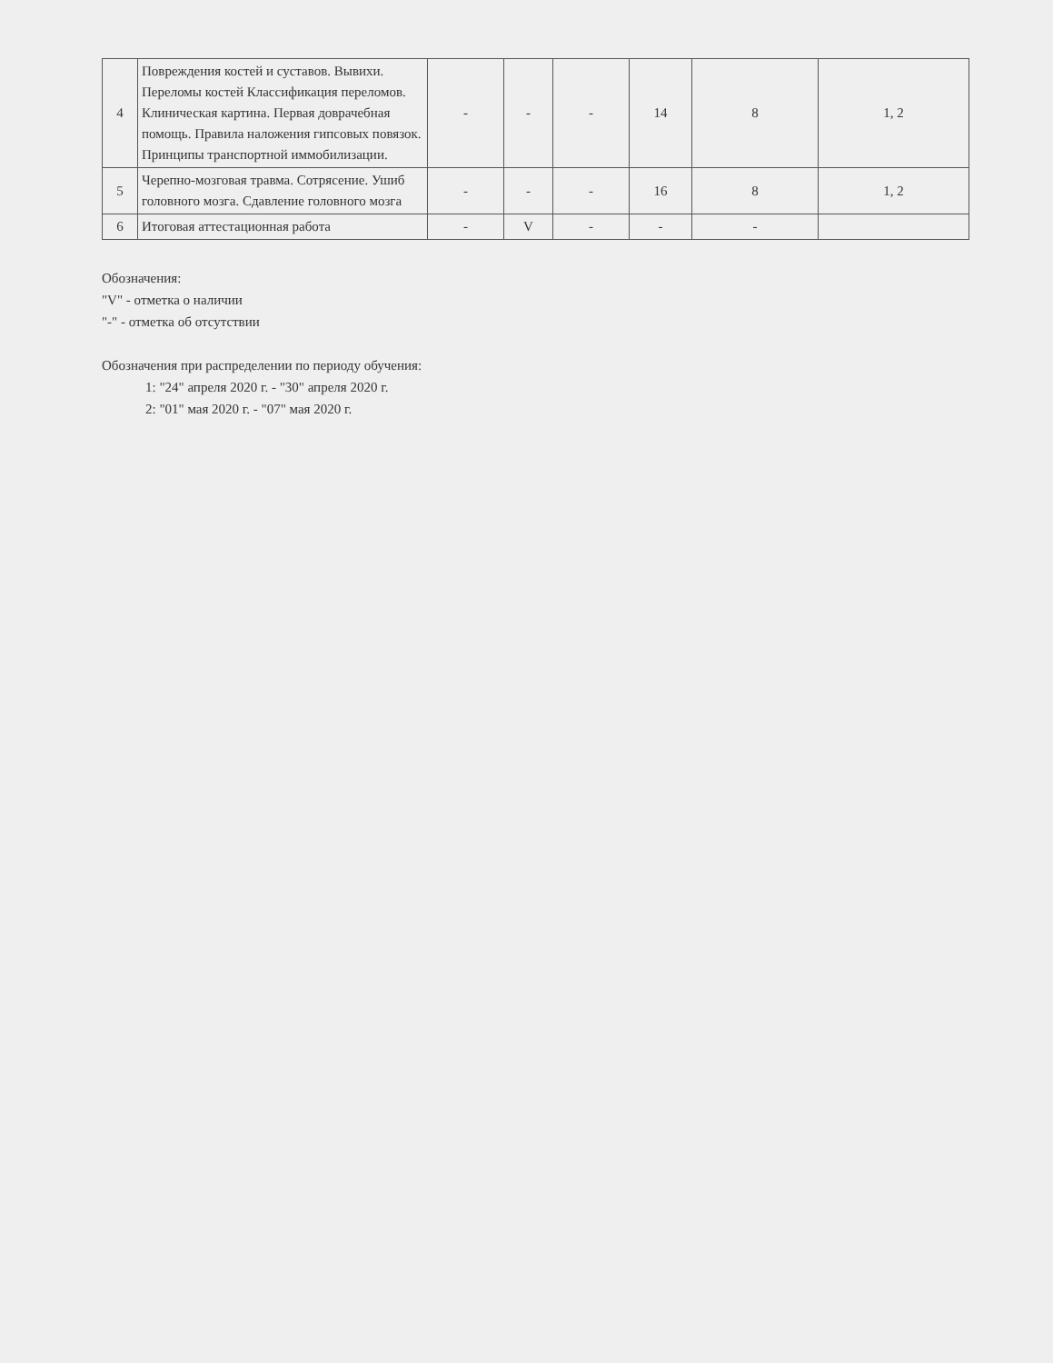| 4 | Повреждения костей и суставов. Вывихи. Переломы костей Классификация переломов. Клиническая картина. Первая доврачебная помощь. Правила наложения гипсовых повязок. Принципы транспортной иммобилизации. | - | - | - | 14 | 8 | 1, 2 |
| 5 | Черепно-мозговая травма. Сотрясение. Ушиб головного мозга. Сдавление головного мозга | - | - | - | 16 | 8 | 1, 2 |
| 6 | Итоговая аттестационная работа | - | V | - | - | - | |
Обозначения:
"V" - отметка о наличии
"-" - отметка об отсутствии
Обозначения при распределении по периоду обучения:
1: "24" апреля 2020 г. - "30" апреля 2020 г.
2: "01" мая 2020 г. - "07" мая 2020 г.